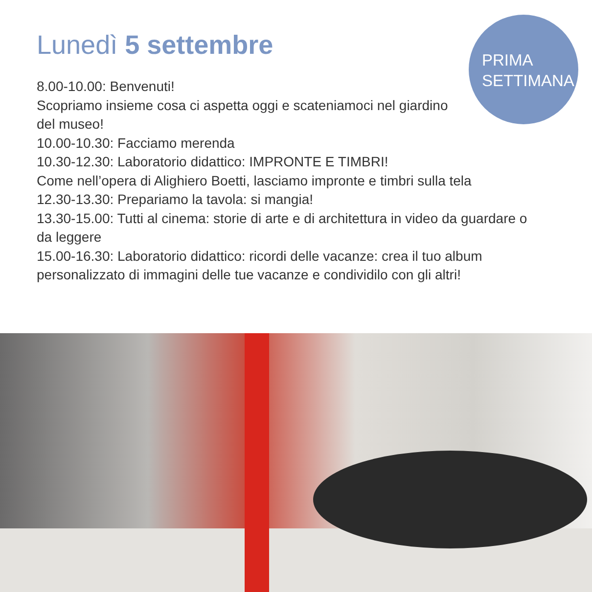PRIMA
SETTIMANA
Lunedì 5 settembre
8.00-10.00: Benvenuti!
Scopriamo insieme cosa ci aspetta oggi e scateniamoci nel giardino
del museo!
10.00-10.30: Facciamo merenda
10.30-12.30: Laboratorio didattico: IMPRONTE E TIMBRI!
Come nell’opera di Alighiero Boetti, lasciamo impronte e timbri sulla tela
12.30-13.30: Prepariamo la tavola: si mangia!
13.30-15.00: Tutti al cinema: storie di arte e di architettura in video da guardare o da leggere
15.00-16.30: Laboratorio didattico: ricordi delle vacanze: crea il tuo album personalizzato di immagini delle tue vacanze e condividilo con gli altri!